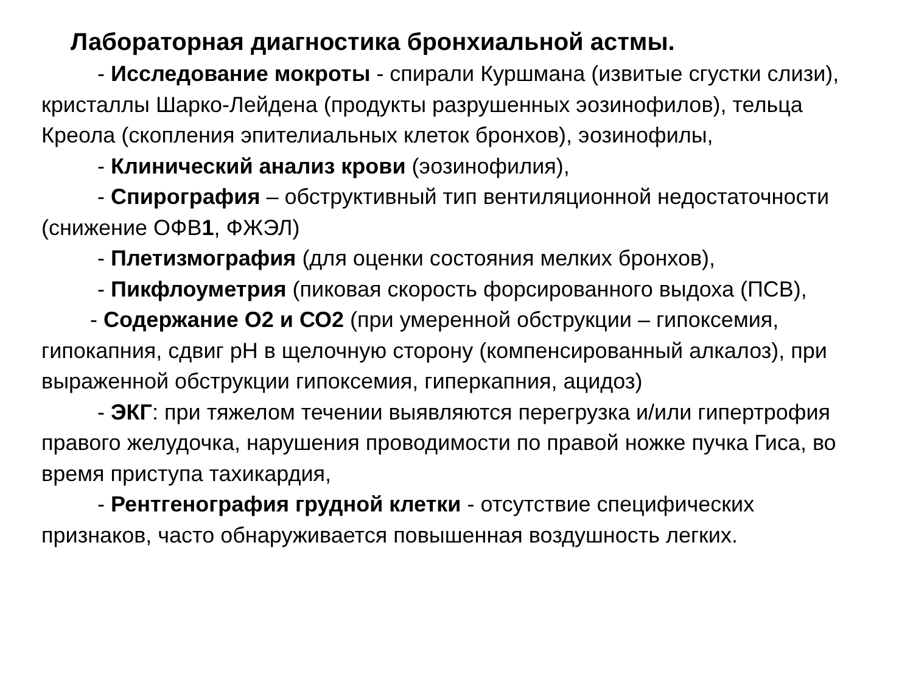Лабораторная диагностика бронхиальной астмы.
- Исследование мокроты - спирали Куршмана (извитые сгустки слизи), кристаллы Шарко-Лейдена (продукты разрушенных эозинофилов), тельца Креола (скопления эпителиальных клеток бронхов), эозинофилы,
- Клинический анализ крови (эозинофилия),
- Спирография – обструктивный тип вентиляционной недостаточности (снижение ОФВ1, ФЖЭЛ)
- Плетизмография (для оценки состояния мелких бронхов),
- Пикфлоуметрия (пиковая скорость форсированного выдоха (ПСВ),
- Содержание О2 и СО2 (при умеренной обструкции – гипоксемия, гипокапния, сдвиг рН в щелочную сторону (компенсированный алкалоз), при выраженной обструкции гипоксемия, гиперкапния, ацидоз)
- ЭКГ: при тяжелом течении выявляются перегрузка и/или гипертрофия правого желудочка, нарушения проводимости по правой ножке пучка Гиса, во время приступа тахикардия,
- Рентгенография грудной клетки - отсутствие специфических признаков, часто обнаруживается повышенная воздушность легких.